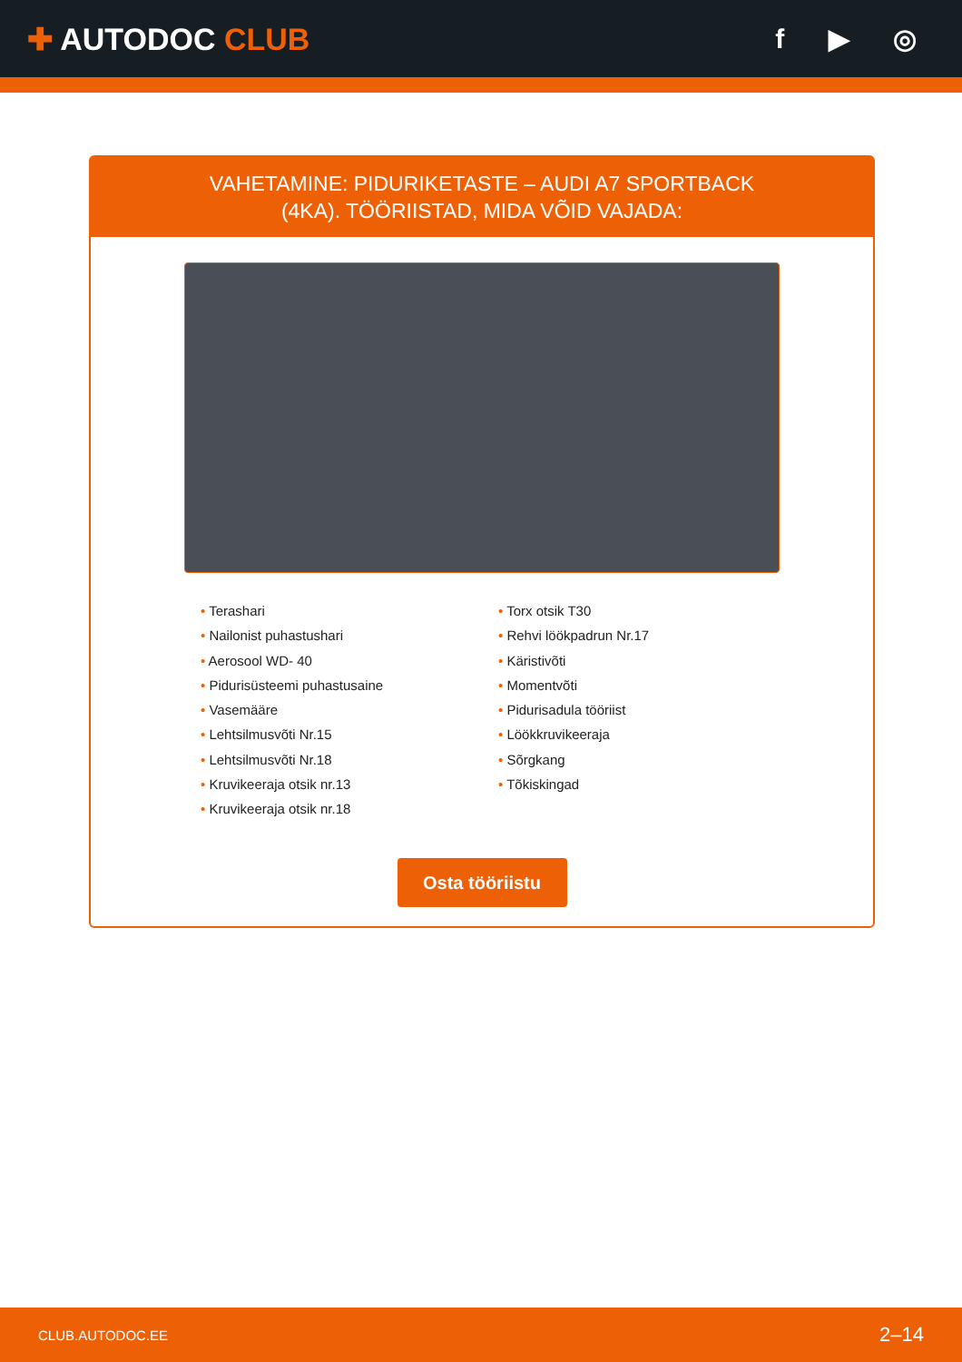✚ AUTODOC CLUB f ▶ ◎
VAHETAMINE: PIDURIKETASTE – AUDI A7 SPORTBACK
(4KA). TÖÖRIISTAD, MIDA VÕID VAJADA:
• Terashari
• Nailonist puhastushari
• Aerosool WD- 40
• Pidurisüsteemi puhastusaine
• Vasemääre
• Lehtsilmusvõti Nr.15
• Lehtsilmusvõti Nr.18
• Kruvikeeraja otsik nr.13
• Kruvikeeraja otsik nr.18
• Torx otsik T30
• Rehvi löökpadrun Nr.17
• Käristivõti
• Momentvõti
• Pidurisadula tööriist
• Löökkruvikeeraja
• Sõrgkang
• Tõkiskingad
Osta tööriistu
CLUB.AUTODOC.EE 2–14